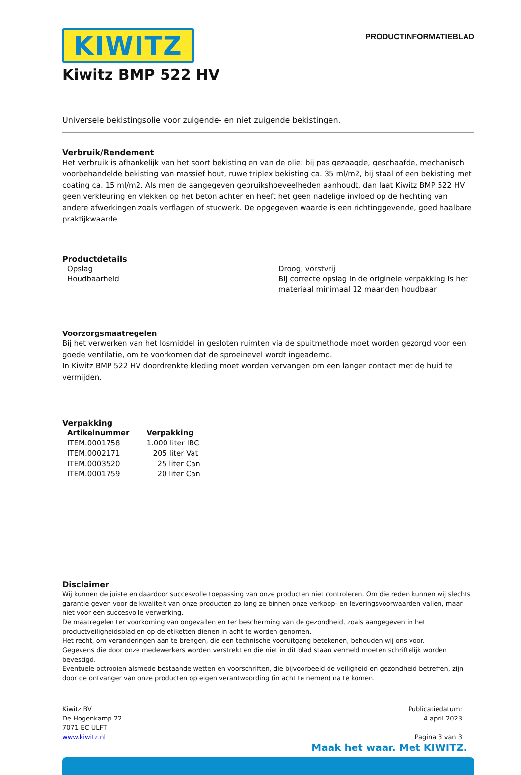KIWITZ
PRODUCTINFORMATIEBLAD
Kiwitz BMP 522 HV
Universele bekistingsolie voor zuigende- en niet zuigende bekistingen.
Verbruik/Rendement
Het verbruik is afhankelijk van het soort bekisting en van de olie: bij pas gezaagde, geschaafde, mechanisch voorbehandelde bekisting van massief hout, ruwe triplex bekisting ca. 35 ml/m2, bij staal of een bekisting met coating ca. 15 ml/m2. Als men de aangegeven gebruikshoeveelheden aanhoudt, dan laat Kiwitz BMP 522 HV geen verkleuring en vlekken op het beton achter en heeft het geen nadelige invloed op de hechting van andere afwerkingen zoals verflagen of stucwerk. De opgegeven waarde is een richtinggevende, goed haalbare praktijkwaarde.
Productdetails
| Opslag | Droog, vorstvrij |
| Houdbaarheid | Bij correcte opslag in de originele verpakking is het materiaal minimaal 12 maanden houdbaar |
Voorzorgsmaatregelen
Bij het verwerken van het losmiddel in gesloten ruimten via de spuitmethode moet worden gezorgd voor een goede ventilatie, om te voorkomen dat de sproeinevel wordt ingeademd.
In Kiwitz BMP 522 HV doordrenkte kleding moet worden vervangen om een langer contact met de huid te vermijden.
Verpakking
| Artikelnummer | Verpakking |
| --- | --- |
| ITEM.0001758 | 1.000 liter IBC |
| ITEM.0002171 | 205 liter Vat |
| ITEM.0003520 | 25 liter Can |
| ITEM.0001759 | 20 liter Can |
Disclaimer
Wij kunnen de juiste en daardoor succesvolle toepassing van onze producten niet controleren. Om die reden kunnen wij slechts garantie geven voor de kwaliteit van onze producten zo lang ze binnen onze verkoop- en leveringsvoorwaarden vallen, maar niet voor een succesvolle verwerking.
De maatregelen ter voorkoming van ongevallen en ter bescherming van de gezondheid, zoals aangegeven in het productveiligheidsblad en op de etiketten dienen in acht te worden genomen.
Het recht, om veranderingen aan te brengen, die een technische vooruitgang betekenen, behouden wij ons voor.
Gegevens die door onze medewerkers worden verstrekt en die niet in dit blad staan vermeld moeten schriftelijk worden bevestigd.
Eventuele octrooien alsmede bestaande wetten en voorschriften, die bijvoorbeeld de veiligheid en gezondheid betreffen, zijn door de ontvanger van onze producten op eigen verantwoording (in acht te nemen) na te komen.
Kiwitz BV
De Hogenkamp 22
7071 EC ULFT
www.kiwitz.nl
Publicatiedatum:
4 april 2023
Pagina 3 van 3
Maak het waar. Met KIWITZ.